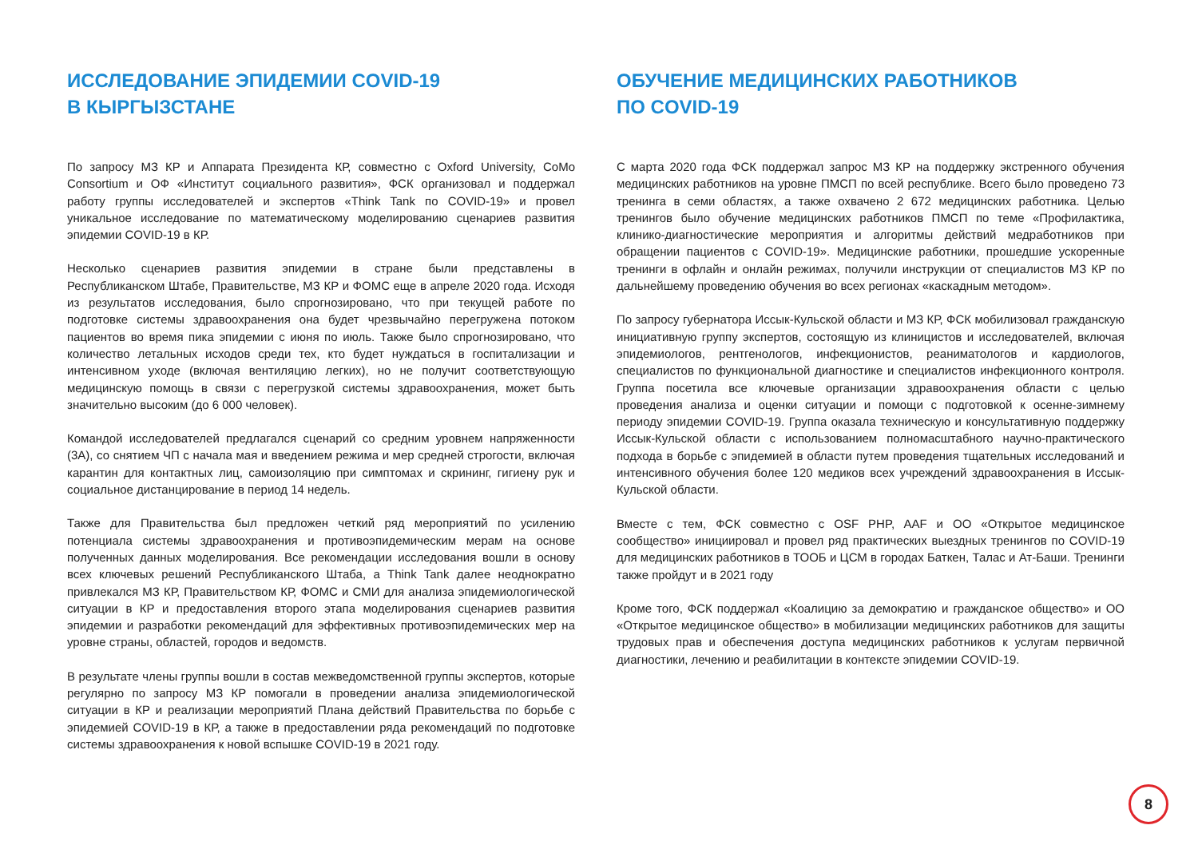ИССЛЕДОВАНИЕ ЭПИДЕМИИ COVID-19
В КЫРГЫЗСТАНЕ
По запросу МЗ КР и Аппарата Президента КР, совместно с Oxford University, CoMo Consortium и ОФ «Институт социального развития», ФСК организовал и поддержал работу группы исследователей и экспертов «Think Tank по COVID-19» и провел уникальное исследование по математическому моделированию сценариев развития эпидемии COVID-19 в КР.
Несколько сценариев развития эпидемии в стране были представлены в Республиканском Штабе, Правительстве, МЗ КР и ФОМС еще в апреле 2020 года. Исходя из результатов исследования, было спрогнозировано, что при текущей работе по подготовке системы здравоохранения она будет чрезвычайно перегружена потоком пациентов во время пика эпидемии с июня по июль. Также было спрогнозировано, что количество летальных исходов среди тех, кто будет нуждаться в госпитализации и интенсивном уходе (включая вентиляцию легких), но не получит соответствующую медицинскую помощь в связи с перегрузкой системы здравоохранения, может быть значительно высоким (до 6 000 человек).
Командой исследователей предлагался сценарий со средним уровнем напряженности (3А), со снятием ЧП с начала мая и введением режима и мер средней строгости, включая карантин для контактных лиц, самоизоляцию при симптомах и скрининг, гигиену рук и социальное дистанцирование в период 14 недель.
Также для Правительства был предложен четкий ряд мероприятий по усилению потенциала системы здравоохранения и противоэпидемическим мерам на основе полученных данных моделирования. Все рекомендации исследования вошли в основу всех ключевых решений Республиканского Штаба, а Think Tank далее неоднократно привлекался МЗ КР, Правительством КР, ФОМС и СМИ для анализа эпидемиологической ситуации в КР и предоставления второго этапа моделирования сценариев развития эпидемии и разработки рекомендаций для эффективных противоэпидемических мер на уровне страны, областей, городов и ведомств.
В результате члены группы вошли в состав межведомственной группы экспертов, которые регулярно по запросу МЗ КР помогали в проведении анализа эпидемиологической ситуации в КР и реализации мероприятий Плана действий Правительства по борьбе с эпидемией COVID-19 в КР, а также в предоставлении ряда рекомендаций по подготовке системы здравоохранения к новой вспышке COVID-19 в 2021 году.
ОБУЧЕНИЕ МЕДИЦИНСКИХ РАБОТНИКОВ
ПО COVID-19
С марта 2020 года ФСК поддержал запрос МЗ КР на поддержку экстренного обучения медицинских работников на уровне ПМСП по всей республике. Всего было проведено 73 тренинга в семи областях, а также охвачено 2 672 медицинских работника. Целью тренингов было обучение медицинских работников ПМСП по теме «Профилактика, клинико-диагностические мероприятия и алгоритмы действий медработников при обращении пациентов с COVID-19». Медицинские работники, прошедшие ускоренные тренинги в офлайн и онлайн режимах, получили инструкции от специалистов МЗ КР по дальнейшему проведению обучения во всех регионах «каскадным методом».
По запросу губернатора Иссык-Кульской области и МЗ КР, ФСК мобилизовал гражданскую инициативную группу экспертов, состоящую из клиницистов и исследователей, включая эпидемиологов, рентгенологов, инфекционистов, реаниматологов и кардиологов, специалистов по функциональной диагностике и специалистов инфекционного контроля. Группа посетила все ключевые организации здравоохранения области с целью проведения анализа и оценки ситуации и помощи с подготовкой к осенне-зимнему периоду эпидемии COVID-19. Группа оказала техническую и консультативную поддержку Иссык-Кульской области с использованием полномасштабного научно-практического подхода в борьбе с эпидемией в области путем проведения тщательных исследований и интенсивного обучения более 120 медиков всех учреждений здравоохранения в Иссык-Кульской области.
Вместе с тем, ФСК совместно с OSF PHP, AAF и ОО «Открытое медицинское сообщество» инициировал и провел ряд практических выездных тренингов по COVID-19 для медицинских работников в ТООБ и ЦСМ в городах Баткен, Талас и Ат-Баши. Тренинги также пройдут и в 2021 году
Кроме того, ФСК поддержал «Коалицию за демократию и гражданское общество» и ОО «Открытое медицинское общество» в мобилизации медицинских работников для защиты трудовых прав и обеспечения доступа медицинских работников к услугам первичной диагностики, лечению и реабилитации в контексте эпидемии COVID-19.
8